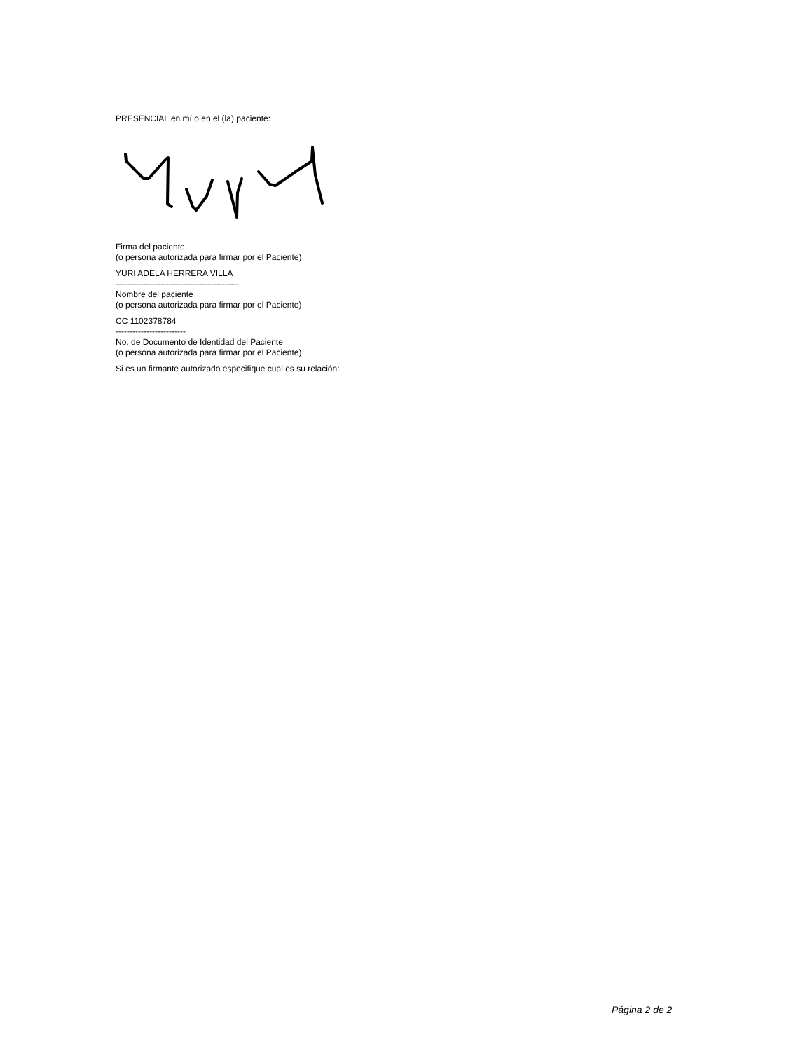PRESENCIAL en mí o en el (la) paciente:
Firma del paciente
(o persona autorizada para firmar por el Paciente)
YURI ADELA HERRERA VILLA
--------------------------------------------
Nombre del paciente
(o persona autorizada para firmar por el Paciente)
CC 1102378784
-------------------------
No. de Documento de Identidad del Paciente
(o persona autorizada para firmar por el Paciente)
Si es un firmante autorizado especifique cual es su relación:
Página 2 de 2